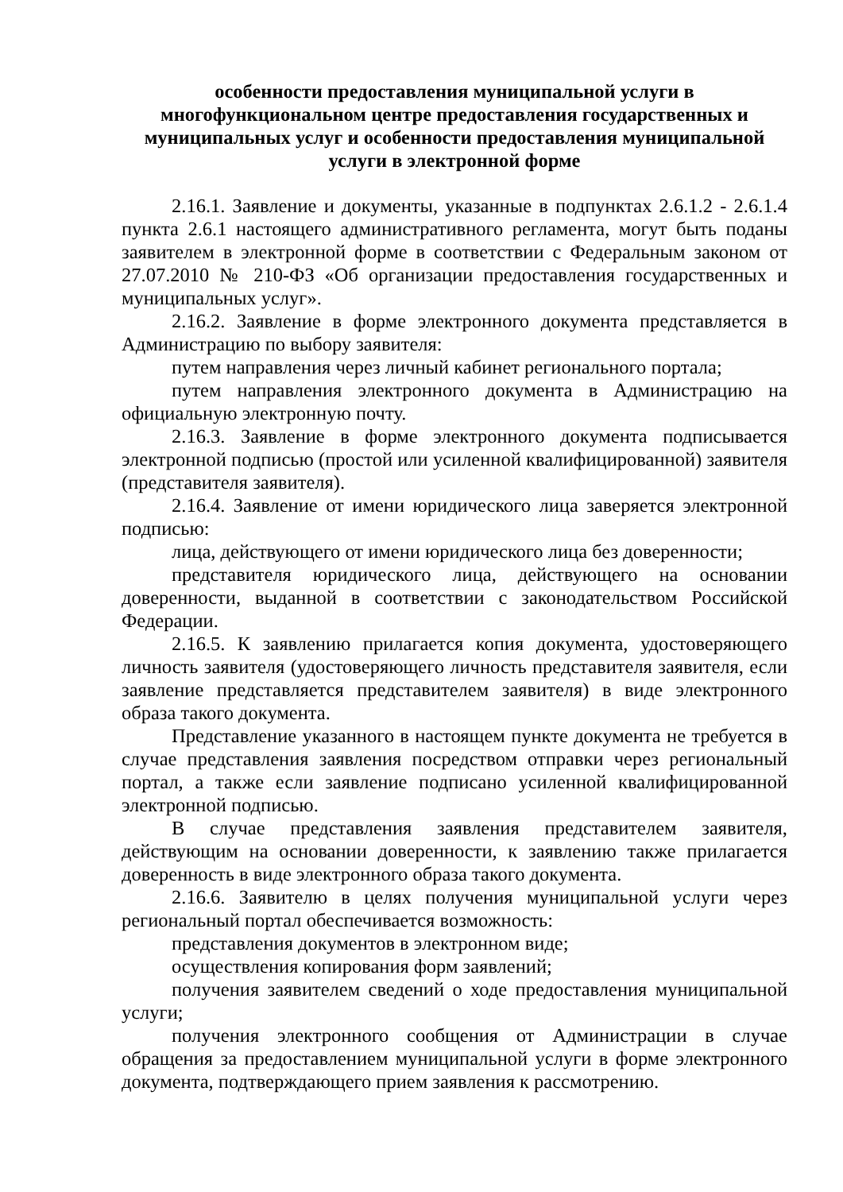особенности предоставления муниципальной услуги в многофункциональном центре предоставления государственных и муниципальных услуг и особенности предоставления муниципальной услуги в электронной форме
2.16.1. Заявление и документы, указанные в подпунктах 2.6.1.2 - 2.6.1.4 пункта 2.6.1 настоящего административного регламента, могут быть поданы заявителем в электронной форме в соответствии с Федеральным законом от 27.07.2010 № 210-ФЗ «Об организации предоставления государственных и муниципальных услуг».
2.16.2. Заявление в форме электронного документа представляется в Администрацию по выбору заявителя:
путем направления через личный кабинет регионального портала;
путем направления электронного документа в Администрацию на официальную электронную почту.
2.16.3. Заявление в форме электронного документа подписывается электронной подписью (простой или усиленной квалифицированной) заявителя (представителя заявителя).
2.16.4. Заявление от имени юридического лица заверяется электронной подписью:
лица, действующего от имени юридического лица без доверенности;
представителя юридического лица, действующего на основании доверенности, выданной в соответствии с законодательством Российской Федерации.
2.16.5. К заявлению прилагается копия документа, удостоверяющего личность заявителя (удостоверяющего личность представителя заявителя, если заявление представляется представителем заявителя) в виде электронного образа такого документа.
Представление указанного в настоящем пункте документа не требуется в случае представления заявления посредством отправки через региональный портал, а также если заявление подписано усиленной квалифицированной электронной подписью.
В случае представления заявления представителем заявителя, действующим на основании доверенности, к заявлению также прилагается доверенность в виде электронного образа такого документа.
2.16.6. Заявителю в целях получения муниципальной услуги через региональный портал обеспечивается возможность:
представления документов в электронном виде;
осуществления копирования форм заявлений;
получения заявителем сведений о ходе предоставления муниципальной услуги;
получения электронного сообщения от Администрации в случае обращения за предоставлением муниципальной услуги в форме электронного документа, подтверждающего прием заявления к рассмотрению.